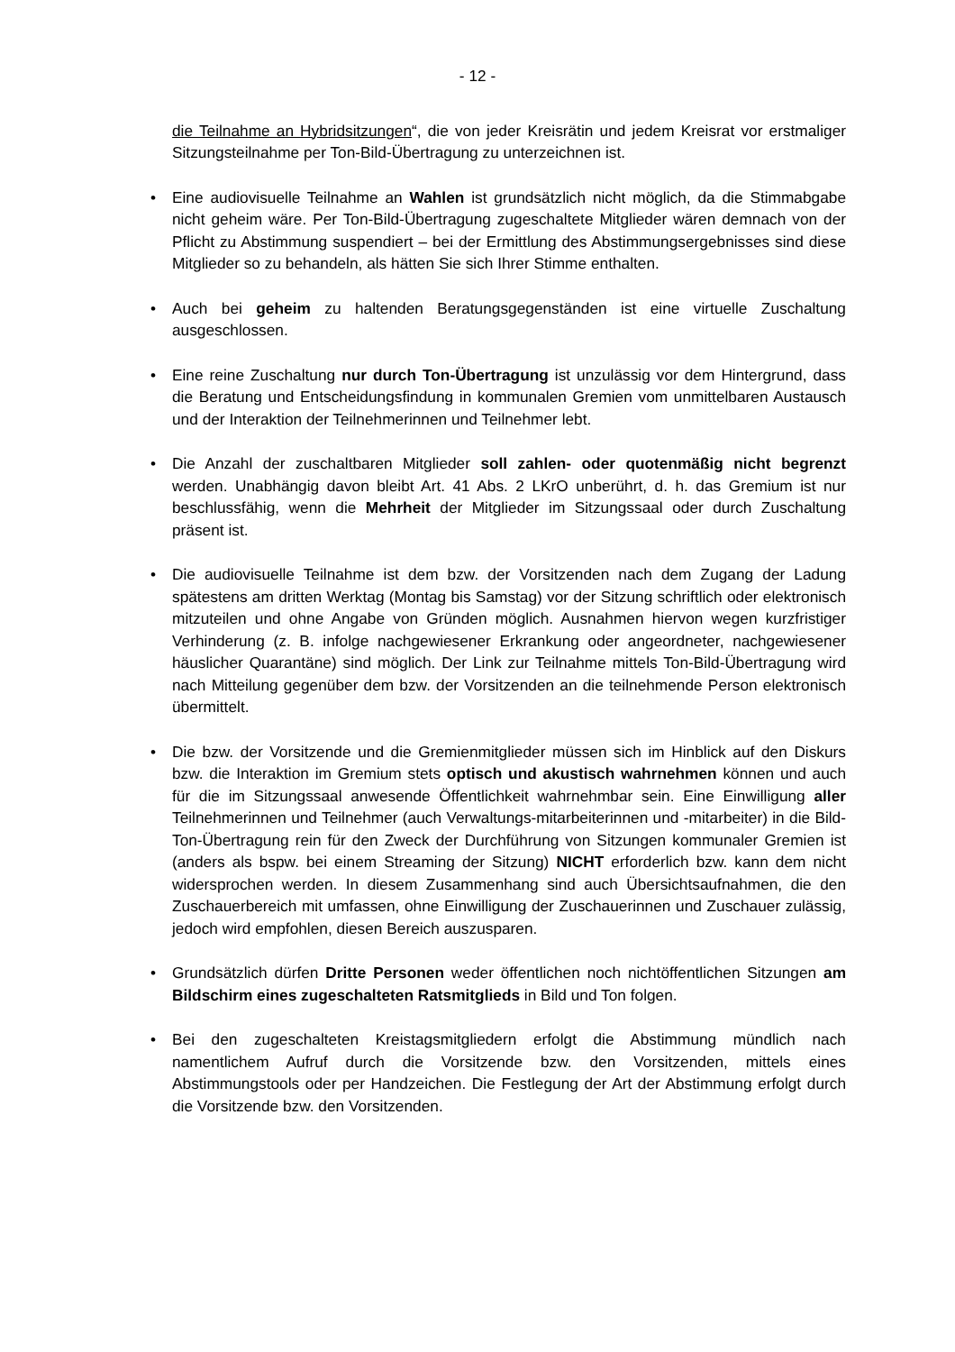- 12 -
die Teilnahme an Hybridsitzungen“, die von jeder Kreisrätin und jedem Kreisrat vor erstmaliger Sitzungsteilnahme per Ton-Bild-Übertragung zu unterzeichnen ist.
• Eine audiovisuelle Teilnahme an Wahlen ist grundsätzlich nicht möglich, da die Stimmabgabe nicht geheim wäre. Per Ton-Bild-Übertragung zugeschaltete Mitglieder wären demnach von der Pflicht zu Abstimmung suspendiert – bei der Ermittlung des Abstimmungsergebnisses sind diese Mitglieder so zu behandeln, als hätten Sie sich Ihrer Stimme enthalten.
• Auch bei geheim zu haltenden Beratungsgegenständen ist eine virtuelle Zuschaltung ausgeschlossen.
• Eine reine Zuschaltung nur durch Ton-Übertragung ist unzulässig vor dem Hintergrund, dass die Beratung und Entscheidungsfindung in kommunalen Gremien vom unmittelbaren Austausch und der Interaktion der Teilnehmerinnen und Teilnehmer lebt.
• Die Anzahl der zuschaltbaren Mitglieder soll zahlen- oder quotenmäßig nicht begrenzt werden. Unabhängig davon bleibt Art. 41 Abs. 2 LKrO unberührt, d. h. das Gremium ist nur beschlussfähig, wenn die Mehrheit der Mitglieder im Sitzungssaal oder durch Zuschaltung präsent ist.
• Die audiovisuelle Teilnahme ist dem bzw. der Vorsitzenden nach dem Zugang der Ladung spätestens am dritten Werktag (Montag bis Samstag) vor der Sitzung schriftlich oder elektronisch mitzuteilen und ohne Angabe von Gründen möglich. Ausnahmen hiervon wegen kurzfristiger Verhinderung (z. B. infolge nachgewiesener Erkrankung oder angeordneter, nachgewiesener häuslicher Quarantäne) sind möglich. Der Link zur Teilnahme mittels Ton-Bild-Übertragung wird nach Mitteilung gegenüber dem bzw. der Vorsitzenden an die teilnehmende Person elektronisch übermittelt.
• Die bzw. der Vorsitzende und die Gremienmitglieder müssen sich im Hinblick auf den Diskurs bzw. die Interaktion im Gremium stets optisch und akustisch wahrnehmen können und auch für die im Sitzungssaal anwesende Öffentlichkeit wahrnehmbar sein. Eine Einwilligung aller Teilnehmerinnen und Teilnehmer (auch Verwaltungs-mitarbeiterinnen und -mitarbeiter) in die Bild-Ton-Übertragung rein für den Zweck der Durchführung von Sitzungen kommunaler Gremien ist (anders als bspw. bei einem Streaming der Sitzung) NICHT erforderlich bzw. kann dem nicht widersprochen werden. In diesem Zusammenhang sind auch Übersichtsaufnahmen, die den Zuschauerbereich mit umfassen, ohne Einwilligung der Zuschauerinnen und Zuschauer zulässig, jedoch wird empfohlen, diesen Bereich auszusparen.
• Grundsätzlich dürfen Dritte Personen weder öffentlichen noch nichtöffentlichen Sitzungen am Bildschirm eines zugeschalteten Ratsmitglieds in Bild und Ton folgen.
• Bei den zugeschalteten Kreistagsmitgliedern erfolgt die Abstimmung mündlich nach namentlichem Aufruf durch die Vorsitzende bzw. den Vorsitzenden, mittels eines Abstimmungstools oder per Handzeichen. Die Festlegung der Art der Abstimmung erfolgt durch die Vorsitzende bzw. den Vorsitzenden.